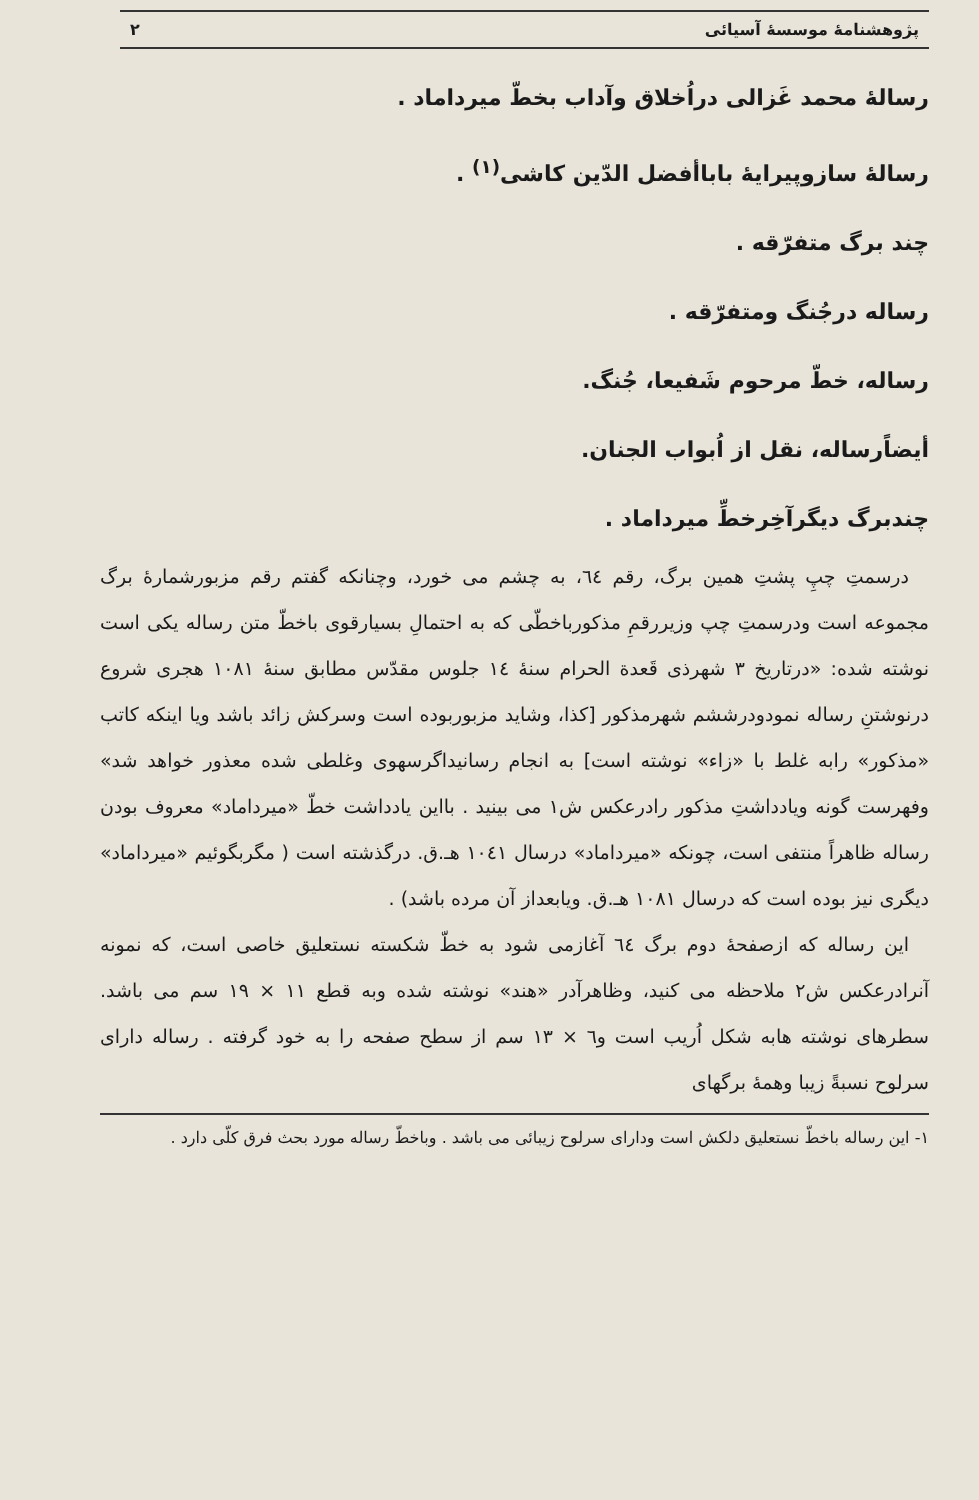پژوهشنامهٔ موسسهٔ آسیائی ۲
رسالهٔ محمد غَزالی دراُخلاق وآداب بخطّ میرداماد .
رسالهٔ سازوپیرایهٔ باباأفضل الدّین کاشی<sup>(۱)</sup> .
چند برگ متفرّقه .
رساله درجُنگ ومتفرّقه .
رساله، خطّ مرحوم شَفیعا، جُنگ.
أیضاًرساله، نقل از اُبواب الجنان.
چندبرگ دیگرآخِرخطِّ میرداماد .
درسمتِ چپِ پشتِ همین برگ، رقم ٦٤، به چشم می خورد، وچنانکه گفتم رقم مزبورشمارهٔ برگ مجموعه است ودرسمتِ چپ وزیررقمِ مذکورباخطّی که به احتمالِ بسیارقوی باخطّ متن رساله یکی است نوشته شده: «درتاریخ ۳ شهرذی قَعدة الحرام سنهٔ ١٤ جلوس مقدّس مطابق سنهٔ ١٠٨١ هجری شروع درنوشتنِ رساله نمودودرششم شهرمذکور [کذا، وشاید مزبوربوده است وسرکش زائد باشد ویا اینکه کاتب «مذکور» رابه غلط با «زاء» نوشته است] به انجام رسانیداگرسهوی وغلطی شده معذور خواهد شد» وفهرست گونه ویادداشتِ مذکور رادرعکس ش۱ می بینید . بااین یادداشت خطّ «میرداماد» معروف بودن رساله ظاهراً منتفی است، چونکه «میرداماد» درسال ١٠٤١ هـ.ق. درگذشته است ( مگربگوئیم «میرداماد» دیگری نیز بوده است که درسال ١٠٨١ هـ.ق. ویابعداز آن مرده باشد) .
این رساله که ازصفحهٔ دوم برگ ٦٤ آغازمی شود به خطّ شکسته نستعلیق خاصی است، که نمونه آنرادرعکس ش۲ ملاحظه می کنید، وظاهرآدر «هند» نوشته شده وبه قطع ۱۱ × ۱۹ سم می باشد. سطرهای نوشته هابه شکل اُریب است و٦ × ۱۳ سم از سطح صفحه را به خود گرفته . رساله دارای سرلوح نسبةً زیبا وهمهٔ برگهای
۱- این رساله باخطّ نستعلیق دلکش است ودارای سرلوح زیبائی می باشد . وباخطّ رساله مورد بحث فرق کلّی دارد .